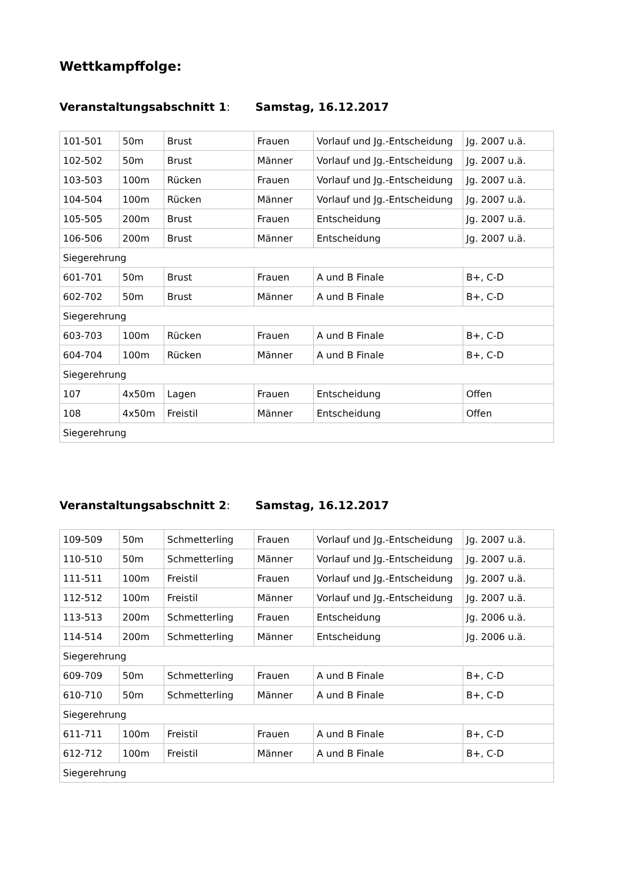Wettkampffolge:
Veranstaltungsabschnitt 1: Samstag, 16.12.2017
| 101-501 | 50m | Brust | Frauen | Vorlauf und Jg.-Entscheidung | Jg. 2007 u.ä. |
| 102-502 | 50m | Brust | Männer | Vorlauf und Jg.-Entscheidung | Jg. 2007 u.ä. |
| 103-503 | 100m | Rücken | Frauen | Vorlauf und Jg.-Entscheidung | Jg. 2007 u.ä. |
| 104-504 | 100m | Rücken | Männer | Vorlauf und Jg.-Entscheidung | Jg. 2007 u.ä. |
| 105-505 | 200m | Brust | Frauen | Entscheidung | Jg. 2007 u.ä. |
| 106-506 | 200m | Brust | Männer | Entscheidung | Jg. 2007 u.ä. |
| Siegerehrung | | | | | |
| 601-701 | 50m | Brust | Frauen | A und B Finale | B+, C-D |
| 602-702 | 50m | Brust | Männer | A und B Finale | B+, C-D |
| Siegerehrung | | | | | |
| 603-703 | 100m | Rücken | Frauen | A und B Finale | B+, C-D |
| 604-704 | 100m | Rücken | Männer | A und B Finale | B+, C-D |
| Siegerehrung | | | | | |
| 107 | 4x50m | Lagen | Frauen | Entscheidung | Offen |
| 108 | 4x50m | Freistil | Männer | Entscheidung | Offen |
| Siegerehrung | | | | | |
Veranstaltungsabschnitt 2: Samstag, 16.12.2017
| 109-509 | 50m | Schmetterling | Frauen | Vorlauf und Jg.-Entscheidung | Jg. 2007 u.ä. |
| 110-510 | 50m | Schmetterling | Männer | Vorlauf und Jg.-Entscheidung | Jg. 2007 u.ä. |
| 111-511 | 100m | Freistil | Frauen | Vorlauf und Jg.-Entscheidung | Jg. 2007 u.ä. |
| 112-512 | 100m | Freistil | Männer | Vorlauf und Jg.-Entscheidung | Jg. 2007 u.ä. |
| 113-513 | 200m | Schmetterling | Frauen | Entscheidung | Jg. 2006 u.ä. |
| 114-514 | 200m | Schmetterling | Männer | Entscheidung | Jg. 2006 u.ä. |
| Siegerehrung | | | | | |
| 609-709 | 50m | Schmetterling | Frauen | A und B Finale | B+, C-D |
| 610-710 | 50m | Schmetterling | Männer | A und B Finale | B+, C-D |
| Siegerehrung | | | | | |
| 611-711 | 100m | Freistil | Frauen | A und B Finale | B+, C-D |
| 612-712 | 100m | Freistil | Männer | A und B Finale | B+, C-D |
| Siegerehrung | | | | | |